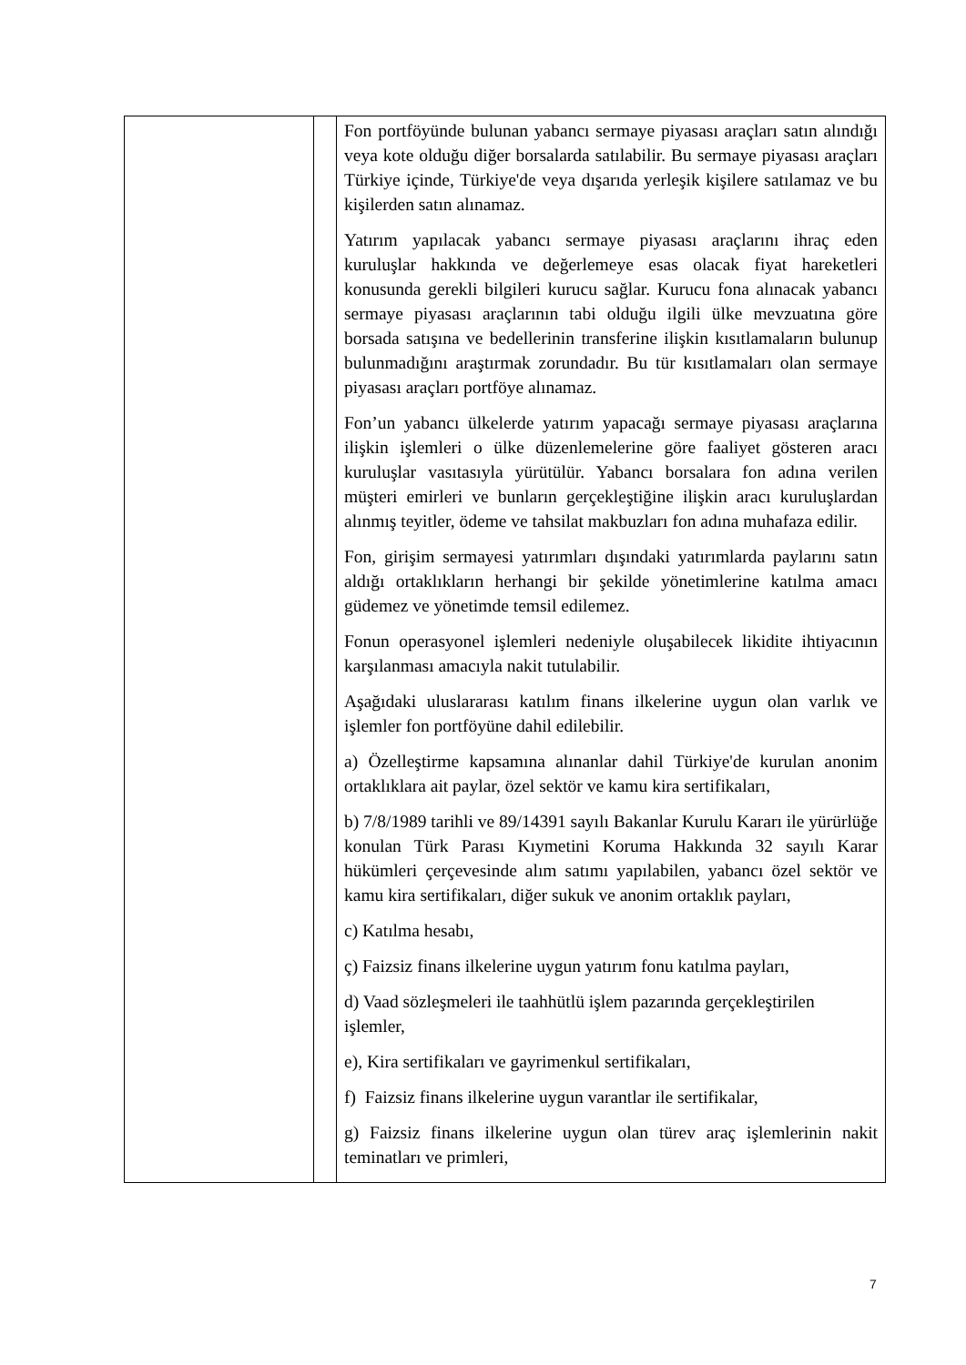| | | Fon portföyünde bulunan yabancı sermaye piyasası araçları satın alındığı veya kote olduğu diğer borsalarda satılabilir. Bu sermaye piyasası araçları Türkiye içinde, Türkiye'de veya dışarıda yerleşik kişilere satılamaz ve bu kişilerden satın alınamaz. Yatırım yapılacak yabancı sermaye piyasası araçlarını ihraç eden kuruluşlar hakkında ve değerlemeye esas olacak fiyat hareketleri konusunda gerekli bilgileri kurucu sağlar. Kurucu fona alınacak yabancı sermaye piyasası araçlarının tabi olduğu ilgili ülke mevzuatına göre borsada satışına ve bedellerinin transferine ilişkin kısıtlamaların bulunup bulunmadığını araştırmak zorundadır. Bu tür kısıtlamaları olan sermaye piyasası araçları portföye alınamaz. Fon’un yabancı ülkelerde yatırım yapacağı sermaye piyasası araçlarına ilişkin işlemleri o ülke düzenlemelerine göre faaliyet gösteren aracı kuruluşlar vasıtasıyla yürütülür. Yabancı borsalara fon adına verilen müşteri emirleri ve bunların gerçekleştiğine ilişkin aracı kuruluşlardan alınmış teyitler, ödeme ve tahsilat makbuzları fon adına muhafaza edilir. Fon, girişim sermayesi yatırımları dışındaki yatırımlarda paylarını satın aldığı ortaklıkların herhangi bir şekilde yönetimlerine katılma amacı güdemez ve yönetimde temsil edilemez. Fonun operasyonel işlemleri nedeniyle oluşabilecek likidite ihtiyacının karşılanması amacıyla nakit tutulabilir. Aşağıdaki uluslararası katılım finans ilkelerine uygun olan varlık ve işlemler fon portföyüne dahil edilebilir. a) Özelleştirme kapsamına alınanlar dahil Türkiye'de kurulan anonim ortaklıklara ait paylar, özel sektör ve kamu kira sertifikaları, b) 7/8/1989 tarihli ve 89/14391 sayılı Bakanlar Kurulu Kararı ile yürürlüğe konulan Türk Parası Kıymetini Koruma Hakkında 32 sayılı Karar hükümleri çerçevesinde alım satımı yapılabilen, yabancı özel sektör ve kamu kira sertifikaları, diğer sukuk ve anonim ortaklık payları, c) Katılma hesabı, ç) Faizsiz finans ilkelerine uygun yatırım fonu katılma payları, d) Vaad sözleşmeleri ile taahhütlü işlem pazarında gerçekleştirilen işlemler, e), Kira sertifikaları ve gayrimenkul sertifikaları, f) Faizsiz finans ilkelerine uygun varantlar ile sertifikalar, g) Faizsiz finans ilkelerine uygun olan türev araç işlemlerinin nakit teminatları ve primleri, |
7